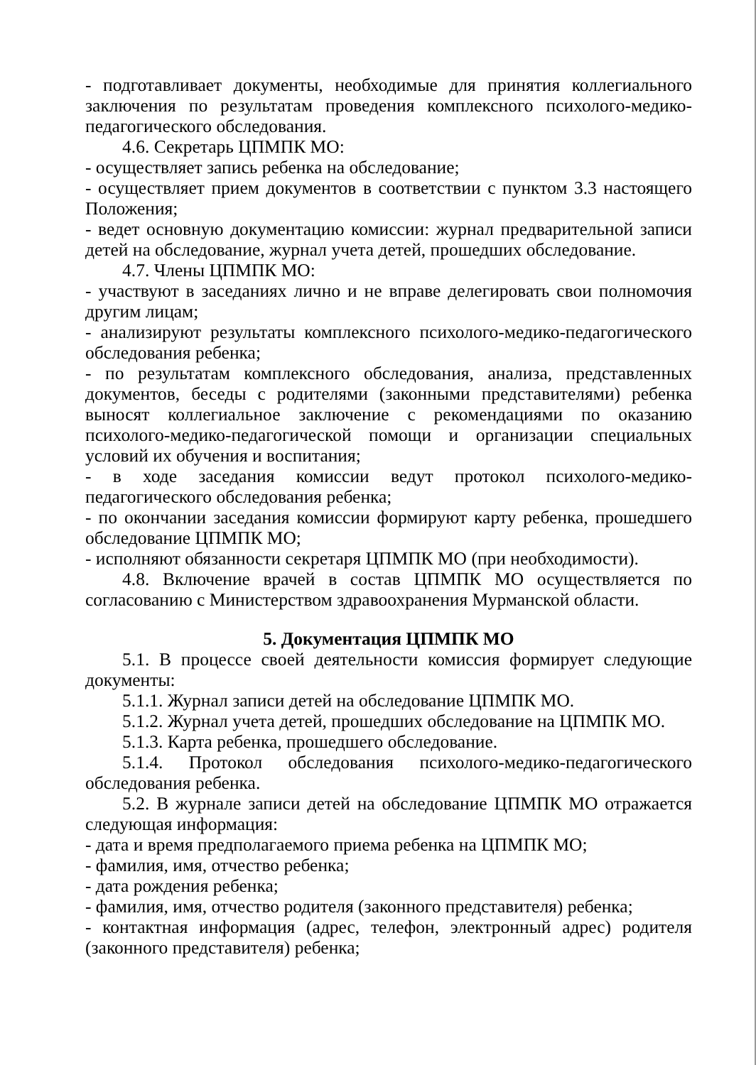- подготавливает документы, необходимые для принятия коллегиального заключения по результатам проведения комплексного психолого-медико-педагогического обследования.
4.6. Секретарь ЦПМПК МО:
- осуществляет запись ребенка на обследование;
- осуществляет прием документов в соответствии с пунктом 3.3 настоящего Положения;
- ведет основную документацию комиссии: журнал предварительной записи детей на обследование, журнал учета детей, прошедших обследование.
4.7. Члены ЦПМПК МО:
- участвуют в заседаниях лично и не вправе делегировать свои полномочия другим лицам;
- анализируют результаты комплексного психолого-медико-педагогического обследования ребенка;
- по результатам комплексного обследования, анализа, представленных документов, беседы с родителями (законными представителями) ребенка выносят коллегиальное заключение с рекомендациями по оказанию психолого-медико-педагогической помощи и организации специальных условий их обучения и воспитания;
- в ходе заседания комиссии ведут протокол психолого-медико-педагогического обследования ребенка;
- по окончании заседания комиссии формируют карту ребенка, прошедшего обследование ЦПМПК МО;
- исполняют обязанности секретаря ЦПМПК МО (при необходимости).
4.8. Включение врачей в состав ЦПМПК МО осуществляется по согласованию с Министерством здравоохранения Мурманской области.
5. Документация ЦПМПК МО
5.1. В процессе своей деятельности комиссия формирует следующие документы:
5.1.1. Журнал записи детей на обследование ЦПМПК МО.
5.1.2. Журнал учета детей, прошедших обследование на ЦПМПК МО.
5.1.3. Карта ребенка, прошедшего обследование.
5.1.4. Протокол обследования психолого-медико-педагогического обследования ребенка.
5.2. В журнале записи детей на обследование ЦПМПК МО отражается следующая информация:
- дата и время предполагаемого приема ребенка на ЦПМПК МО;
- фамилия, имя, отчество ребенка;
- дата рождения ребенка;
- фамилия, имя, отчество родителя (законного представителя) ребенка;
- контактная информация (адрес, телефон, электронный адрес) родителя (законного представителя) ребенка;